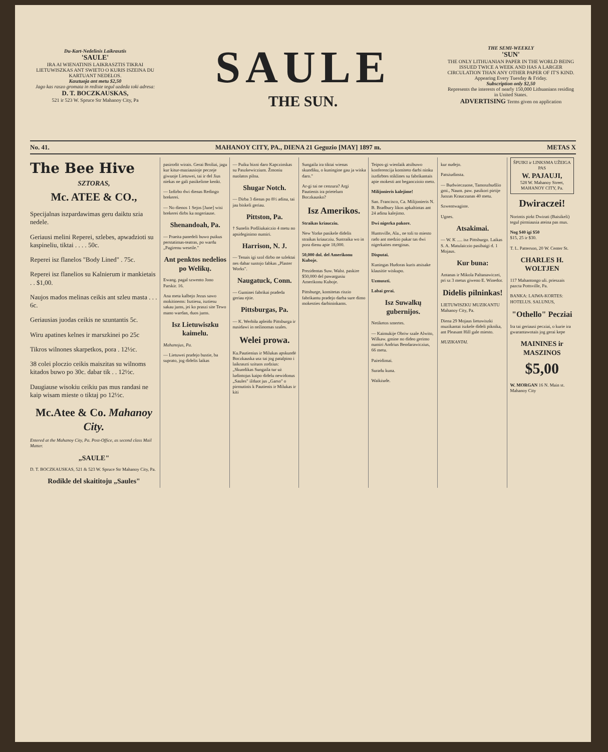Du-Kart-Nedelinis Laikrasztis
'SAULE'
IRA AI WIENATINIS LAIKRASZTIS TIKRAI LIETUWISZKAS ANT SWIETO O KURIS ISZEINA DU KARTUANT NEDELOS.
Kasztuoja ant metu $2,50
Jago kas raszo gromata in rediste tegul uzdeda toki adresa:
D. T. BOCZKAUSKAS,
521 ir 523 W. Spruce Str Mahanoy City, Pa
SAULE
THE SUN.
THE SEMI-WEEKLY
'SUN'
THE ONLY LITHUANIAN PAPER IN THE WORLD BEING ISSUED TWICE A WEEK AND HAS A LARGER CIRCULATION THAN ANY OTHER PAPER OF IT'S KIND.
Appearing Every Tuesday & Friday.
Subscription only $2,50
Represents the interests of nearly 150,000 Lithuanians residing in United States.
ADVERTISING Terms given on application
No. 41. MAHANOY CITY, PA., DIENA 21 Geguzio [MAY] 1897 m. METAS X
The Bee Hive
SZTORAS,
Mc. ATEE & CO.,
Specijalnas iszpardawimas geru daiktu szia nedele.
Geriausi melini Reperei, szlebes, apwadzioti su kaspineliu, tiktai . . . . 50c.
Reperei isz flanelos "Body Lined" . 75c.
Reperei isz flanelios su Kalnierum ir mankietais . . $1,00.
Naujos mados melinas ceikis ant szleu masta . . . 6c.
Geriausias juodas ceikis ne szuntantis 5c.
Wiru apatines kelnes ir marszkinei po 25c
Tikros wilnones skarpetkos, pora . 12½c.
38 colei ploczio ceikis maiszitas su wilnoms kitados buwo po 30c. dabar tik . . 12½c.
Daugiause wisokiu ceikiu pas mus randasi ne kaip wisam mieste o tiktaj po 12½c.
Mc.Atee & Co. Mahanoy City.
Entered at the Mahanoy City, Pa. Post-Office, as second class Mail Matter.
„SAULE"
D. T. BOCZKAUSKAS, 521 & 523 W. Spruce Str Mahanoy City, Pa.
Rodikle del skaititoju „Saules"
pasirodit wirais. Gerai Broliai, jagu kur kitur-maziausioje peczeje giwuoje Lietuwei, tai ir del Jius niekas ne gali pasikelime kenkt.
— Izdirbo dwi dienas Redingo brekerei.
— No dienos 1 Sejos [June] wisi brekerei dirbs ka nogeriause.
Shenandoah, Pa.
— Praeita panedeli buwo puikus perstatimas-teatras, po wardu „Pagirenu weseile."
Ant penktos nedelios po Welikų.
Ewang. pagal szwento Jono Parskir. 16.
Ana meta kalbejo Jezus sawo mokitinems: Isztiesu, isztiesu sakau jums, jei ko praszi site Tewo mano wardan, duos jums.
Isz Lietuwiszku kaimelu.
Mahanojus, Pa.
— Lietuwei pradejo bustie, ba suprato, jog didelis laikas
— Puiku bizni daro Kapczinskas su Paszkewiczium. Žmoniu nuolatos pilna.
Shugar Notch.
— Dirba 3 dienas po 8½ adina, tai jau biskeli geriau.
Pittston, Pa.
† Sunelis Podžiukaiczio 4 metu no apsideginimo numiri.
Harrison, N. J.
— Tenais igi szol dirbo ne szlektai nes dabar sustojo fabkas „Plaster Works".
Naugatuck, Conn.
— Guminei fabrikai pradeda geriau ejtie.
Pittsburgas, Pa.
— K. Werbiła apleido Pittsburga ir nusidawi in nežinomas szales.
Welei prowa.
Ku.Pautienius ir Milukas apskundė Boczkauska usz tai jog patalpino i laikraszti szituos zodzius: „Skundikas Sungaila tur uż ludintojus kaipo didelu newidonus „Saules" ižduot jus „Garso" o pirmutinis k Pautienis ir Milukas ir kiti
Sungaila ira tiktai wienas skundiku, o kuningine gau ja wiska daro."
Ar-gi tai ne cenzura? Argi Pautienis ira prietelum Boczkausko?
Isz Amerikos.
Straikas kriaucziu.
New Yorke pasikele didelis straikas kriaucziu. Sustraika wo in pora dienu apie 18,000.
50,000 dol. del Amerikonu Kuboje.
Prezidentas Suw. Walst. paskire $50,000 del pawargusiu Amerikonu Kuboje.
Pittsburge, komitetas riszio fabrikantu pradejo darba sure dimo mokesties darbininkams.
Teipos-gi wienlaik atsibuwo konferencija komiteto darbi ninku iszdirbtes stiklines su fabrikantais apie mokesti ant beganczioio meto.
Milijonieris kalejime!
San. Francisco, Ca. Milijonieris N. B. Bradbury likos apkaltintas ant 24 adinu kalejimo.
Dwi nigerka pakore.
Huntsville, Ala., ne toli to miesto rado ant medzio pakar tas dwi nigerkaites merginas.
Disputai.
Kuningas Hudoras kuris atsisake klausitie wiskupo.
Uzmuszti.
Labai gerai.
Isz Suwalkų gubernijos.
Netiketos smertes.
— Kaimukije Obriw szale Alwito, Wilkaw. gmine no dideo gerimo numiri Andrius Bendarawiczius, 66 metu.
Pażeidimai.
Suradu kuna.
Waikżude.
kur nudejo.
Patsżudinsta.
— Budwieczuose, Tamoszbudžio gmi., Naum. paw. pasikori pirtije Juozas Krauczunas 40 metu.
Szwentwagiste.
Ugnes.
Atsakimai.
— W. K ..... isz Pittsburgo. Laikas S. A. Matulaiczio pasibaigi d. 1 Mojaus.
Kur buna:
Antanas ir Mikola Paltanawiczei, pri sz 3 metus giweno E. Winedor.
Didelis pilninkas!
LIETUWISZKU MUZIKANTU Mahanoy City, Pa.
Diena 29 Mojaus lietuwiszki muzikantai iszkele dideli piknika, ant Pleasant Hill gale miesto.
MUZIKANTAI.
ŠPUIKI ir LINKSMA UŽEIGA PAS
W. PAJAUJI,
528 W. Mahanoy Street, MAHANOY CITY, Pa.
Dwiraczei!
Norintis pirkt Dwirati (Baisikeli) tegul pirmiausia ateina pas mus.
Nog $40 igi $50
$15, 25 ir $30.
T. L. Patterson, 20 W. Center St.
CHARLES H. WOLTJEN
117 Mahantongo uli. prieszais pazcta Pottsville, Pa.
BANKA: LAIWA-KORTES: HOTELUS. SALUNUS,
"Othello" Pecziai
Ira tai geriausi pecziai, o kurie ira gwarantawotais jog gerai kepe
MAININES ir MASZINOS
$5,00
W. MORGAN 16 N. Main st. Mahanoy City